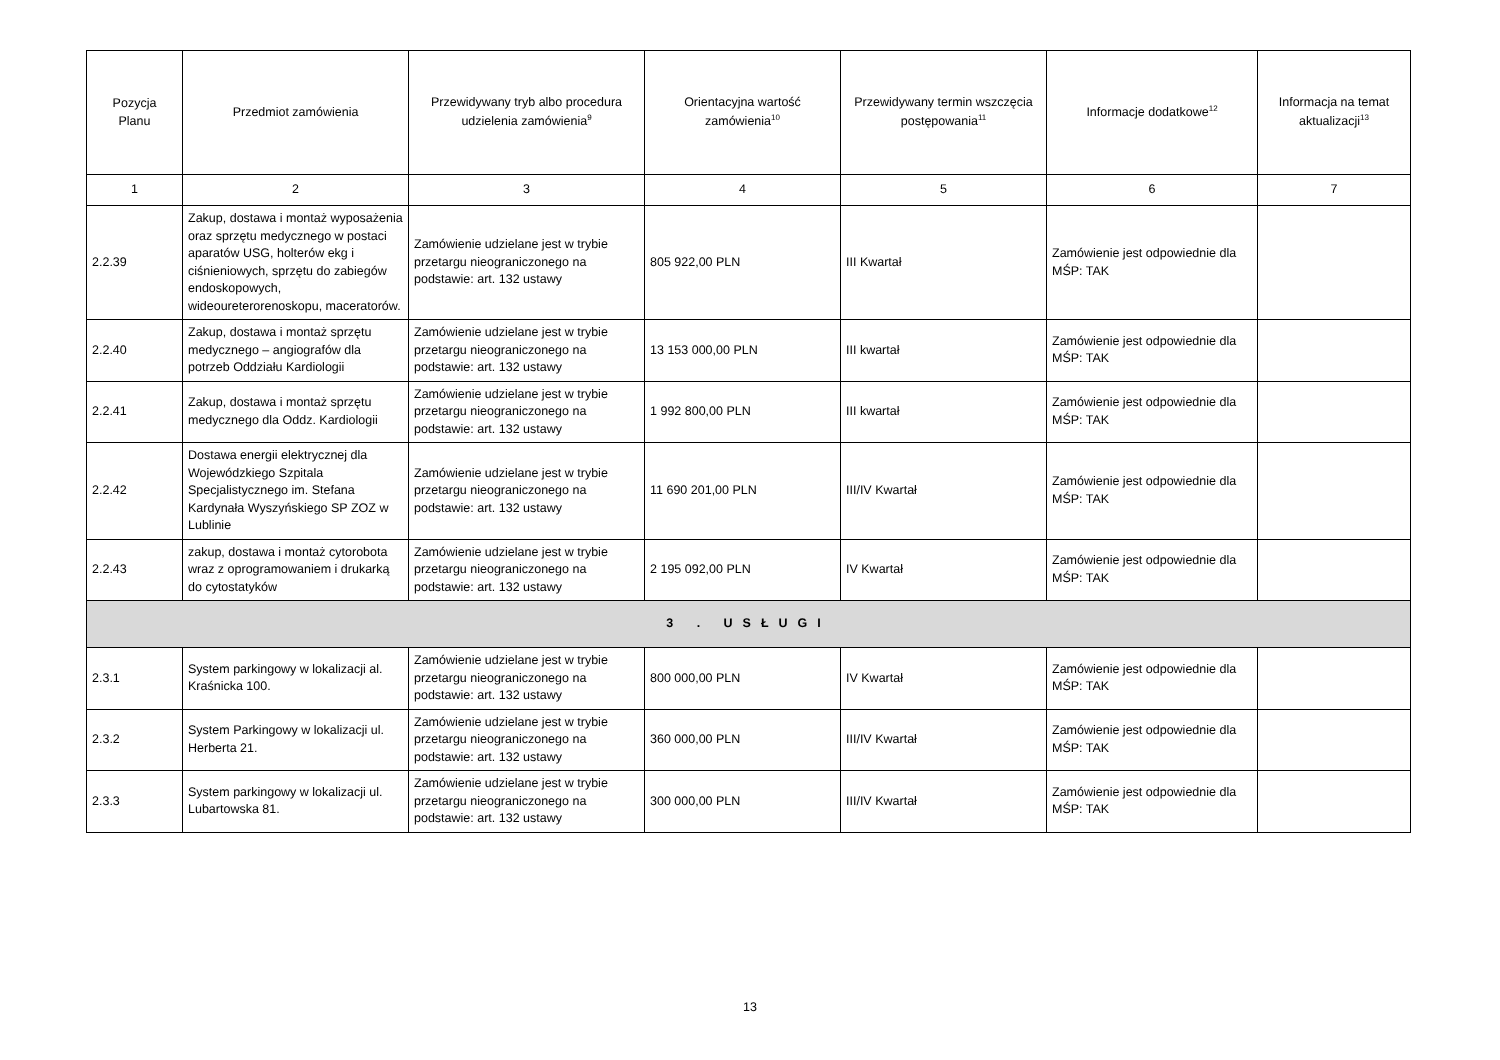| Pozycja Planu | Przedmiot zamówienia | Przewidywany tryb albo procedura udzielenia zamówienia<sup>9</sup> | Orientacyjna wartość zamówienia<sup>10</sup> | Przewidywany termin wszczęcia postępowania<sup>11</sup> | Informacje dodatkowe<sup>12</sup> | Informacja na temat aktualizacji<sup>13</sup> |
| --- | --- | --- | --- | --- | --- | --- |
| 1 | 2 | 3 | 4 | 5 | 6 | 7 |
| 2.2.39 | Zakup, dostawa i montaż wyposażenia oraz sprzętu medycznego w postaci aparatów USG, holterów ekg i ciśnieniowych, sprzętu do zabiegów endoskopowych, wideoureterorenoskopu, maceratorów. | Zamówienie udzielane jest w trybie przetargu nieograniczonego na podstawie: art. 132 ustawy | 805 922,00 PLN | III Kwartał | Zamówienie jest odpowiednie dla MŚP: TAK | |
| 2.2.40 | Zakup, dostawa i montaż sprzętu medycznego – angiografów dla potrzeb Oddziału Kardiologii | Zamówienie udzielane jest w trybie przetargu nieograniczonego na podstawie: art. 132 ustawy | 13 153 000,00 PLN | III kwartał | Zamówienie jest odpowiednie dla MŚP: TAK | |
| 2.2.41 | Zakup, dostawa i montaż sprzętu medycznego dla Oddz. Kardiologii | Zamówienie udzielane jest w trybie przetargu nieograniczonego na podstawie: art. 132 ustawy | 1 992 800,00 PLN | III kwartał | Zamówienie jest odpowiednie dla MŚP: TAK | |
| 2.2.42 | Dostawa energii elektrycznej dla Wojewódzkiego Szpitala Specjalistycznego im. Stefana Kardynała Wyszyńskiego SP ZOZ w Lublinie | Zamówienie udzielane jest w trybie przetargu nieograniczonego na podstawie: art. 132 ustawy | 11 690 201,00 PLN | III/IV Kwartał | Zamówienie jest odpowiednie dla MŚP: TAK | |
| 2.2.43 | zakup, dostawa i montaż cytorobota wraz z oprogramowaniem i drukarką do cytostatyków | Zamówienie udzielane jest w trybie przetargu nieograniczonego na podstawie: art. 132 ustawy | 2 195 092,00 PLN | IV Kwartał | Zamówienie jest odpowiednie dla MŚP: TAK | |
| 3 . USŁUGI | | | | | | |
| 2.3.1 | System parkingowy w lokalizacji al. Kraśnicka 100. | Zamówienie udzielane jest w trybie przetargu nieograniczonego na podstawie: art. 132 ustawy | 800 000,00 PLN | IV Kwartał | Zamówienie jest odpowiednie dla MŚP: TAK | |
| 2.3.2 | System Parkingowy w lokalizacji ul. Herberta 21. | Zamówienie udzielane jest w trybie przetargu nieograniczonego na podstawie: art. 132 ustawy | 360 000,00 PLN | III/IV Kwartał | Zamówienie jest odpowiednie dla MŚP: TAK | |
| 2.3.3 | System parkingowy w lokalizacji ul. Lubartowska 81. | Zamówienie udzielane jest w trybie przetargu nieograniczonego na podstawie: art. 132 ustawy | 300 000,00 PLN | III/IV Kwartał | Zamówienie jest odpowiednie dla MŚP: TAK | |
13